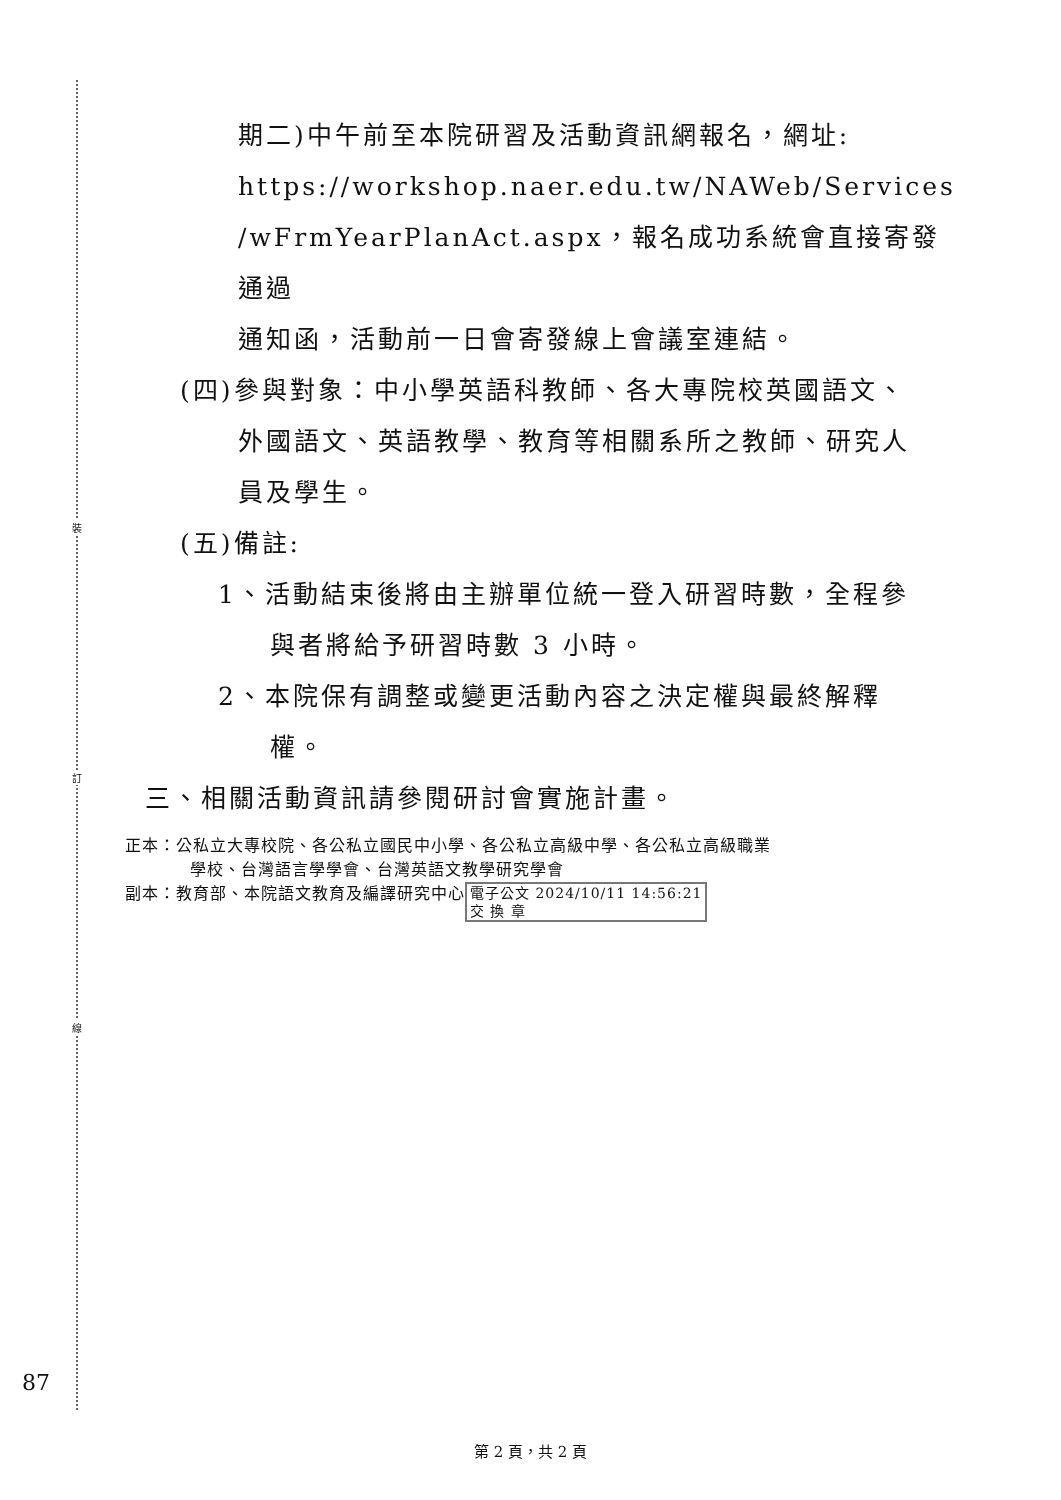裝
訂
線
期二)中午前至本院研習及活動資訊網報名，網址:
https://workshop.naer.edu.tw/NAWeb/Services
/wFrmYearPlanAct.aspx，報名成功系統會直接寄發通過
通知函，活動前一日會寄發線上會議室連結。
(四)參與對象：中小學英語科教師、各大專院校英國語文、
外國語文、英語教學、教育等相關系所之教師、研究人
員及學生。
(五)備註:
1、活動結束後將由主辦單位統一登入研習時數，全程參
與者將給予研習時數 3 小時。
2、本院保有調整或變更活動內容之決定權與最終解釋
權。
三、相關活動資訊請參閱研討會實施計畫。
正本：公私立大專校院、各公私立國民中小學、各公私立高級中學、各公私立高級職業
學校、台灣語言學學會、台灣英語文教學研究學會
副本：教育部、本院語文教育及編譯研究中心 電子公文 2024/10/11 14:56:21
交 換 章
87
第 2 頁，共 2 頁